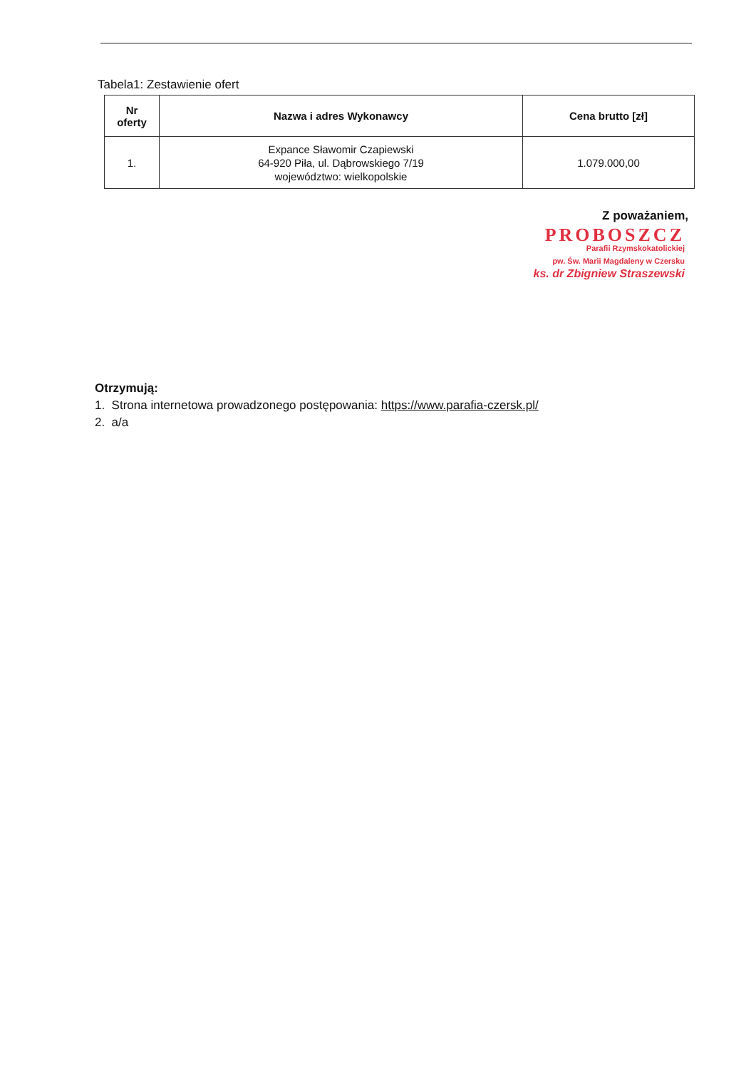Tabela1: Zestawienie ofert
| Nr oferty | Nazwa i adres Wykonawcy | Cena brutto [zł] |
| --- | --- | --- |
| 1. | Expance Sławomir Czapiewski 64-920 Piła, ul. Dąbrowskiego 7/19 województwo: wielkopolskie | 1.079.000,00 |
Z poważaniem,
PROBOSZCZ
Parafii Rzymskokatolickiej
pw. Św. Marii Magdaleny w Czersku
ks. dr Zbigniew Straszewski
Otrzymują:
1. Strona internetowa prowadzonego postępowania: https://www.parafia-czersk.pl/
2. a/a